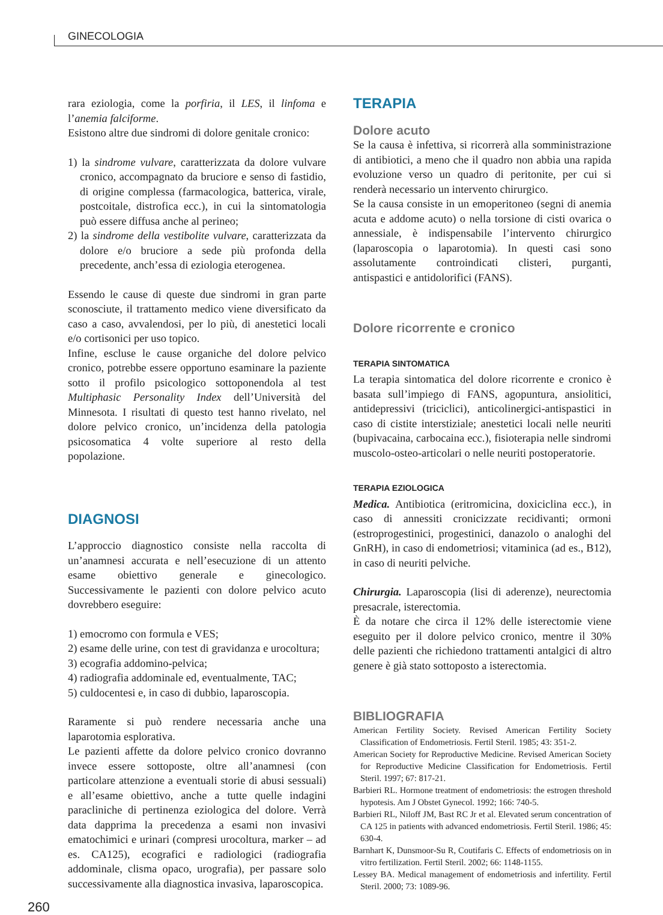GINECOLOGIA
rara eziologia, come la porfiria, il LES, il linfoma e l’anemia falciforme.
Esistono altre due sindromi di dolore genitale cronico:
1) la sindrome vulvare, caratterizzata da dolore vulvare cronico, accompagnato da bruciore e senso di fastidio, di origine complessa (farmacologica, batterica, virale, postcoitale, distrofica ecc.), in cui la sintomatologia può essere diffusa anche al perineo;
2) la sindrome della vestibolite vulvare, caratterizzata da dolore e/o bruciore a sede più profonda della precedente, anch’essa di eziologia eterogenea.
Essendo le cause di queste due sindromi in gran parte sconosciute, il trattamento medico viene diversificato da caso a caso, avvalendosi, per lo più, di anestetici locali e/o cortisonici per uso topico.
Infine, escluse le cause organiche del dolore pelvico cronico, potrebbe essere opportuno esaminare la paziente sotto il profilo psicologico sottoponendola al test Multiphasic Personality Index dell’Università del Minnesota. I risultati di questo test hanno rivelato, nel dolore pelvico cronico, un’incidenza della patologia psicosomatica 4 volte superiore al resto della popolazione.
DIAGNOSI
L’approccio diagnostico consiste nella raccolta di un’anamnesi accurata e nell’esecuzione di un attento esame obiettivo generale e ginecologico. Successivamente le pazienti con dolore pelvico acuto dovrebbero eseguire:
1) emocromo con formula e VES;
2) esame delle urine, con test di gravidanza e urocoltura;
3) ecografia addomino-pelvica;
4) radiografia addominale ed, eventualmente, TAC;
5) culdocentesi e, in caso di dubbio, laparoscopia.
Raramente si può rendere necessaria anche una laparotomia esplorativa.
Le pazienti affette da dolore pelvico cronico dovranno invece essere sottoposte, oltre all’anamnesi (con particolare attenzione a eventuali storie di abusi sessuali) e all’esame obiettivo, anche a tutte quelle indagini paracliniche di pertinenza eziologica del dolore. Verrà data dapprima la precedenza a esami non invasivi ematochimici e urinari (compresi urocoltura, marker – ad es. CA125), ecografici e radiologici (radiografia addominale, clisma opaco, urografia), per passare solo successivamente alla diagnostica invasiva, laparoscopica.
TERAPIA
Dolore acuto
Se la causa è infettiva, si ricorrerà alla somministrazione di antibiotici, a meno che il quadro non abbia una rapida evoluzione verso un quadro di peritonite, per cui si renderà necessario un intervento chirurgico.
Se la causa consiste in un emoperitoneo (segni di anemia acuta e addome acuto) o nella torsione di cisti ovarica o annessiale, è indispensabile l’intervento chirurgico (laparoscopia o laparotomia). In questi casi sono assolutamente controindicati clisteri, purganti, antispastici e antidolorifici (FANS).
Dolore ricorrente e cronico
TERAPIA SINTOMATICA
La terapia sintomatica del dolore ricorrente e cronico è basata sull’impiego di FANS, agopuntura, ansiolitici, antidepressivi (triciclici), anticolinergici-antispastici in caso di cistite interstiziale; anestetici locali nelle neuriti (bupivacaina, carbocaina ecc.), fisioterapia nelle sindromi muscolo-osteo-articolari o nelle neuriti postoperatorie.
TERAPIA EZIOLOGICA
Medica. Antibiotica (eritromicina, doxiciclina ecc.), in caso di annessiti cronicizzate recidivanti; ormoni (estroprogestinici, progestinici, danazolo o analoghi del GnRH), in caso di endometriosi; vitaminica (ad es., B12), in caso di neuriti pelviche.
Chirurgia. Laparoscopia (lisi di aderenze), neurectomia presacrale, isterectomia.
È da notare che circa il 12% delle isterectomie viene eseguito per il dolore pelvico cronico, mentre il 30% delle pazienti che richiedono trattamenti antalgici di altro genere è già stato sottoposto a isterectomia.
BIBLIOGRAFIA
American Fertility Society. Revised American Fertility Society Classification of Endometriosis. Fertil Steril. 1985; 43: 351-2.
American Society for Reproductive Medicine. Revised American Society for Reproductive Medicine Classification for Endometriosis. Fertil Steril. 1997; 67: 817-21.
Barbieri RL. Hormone treatment of endometriosis: the estrogen threshold hypotesis. Am J Obstet Gynecol. 1992; 166: 740-5.
Barbieri RL, Niloff JM, Bast RC Jr et al. Elevated serum concentration of CA 125 in patients with advanced endometriosis. Fertil Steril. 1986; 45: 630-4.
Barnhart K, Dunsmoor-Su R, Coutifaris C. Effects of endometriosis on in vitro fertilization. Fertil Steril. 2002; 66: 1148-1155.
Lessey BA. Medical management of endometriosis and infertility. Fertil Steril. 2000; 73: 1089-96.
260